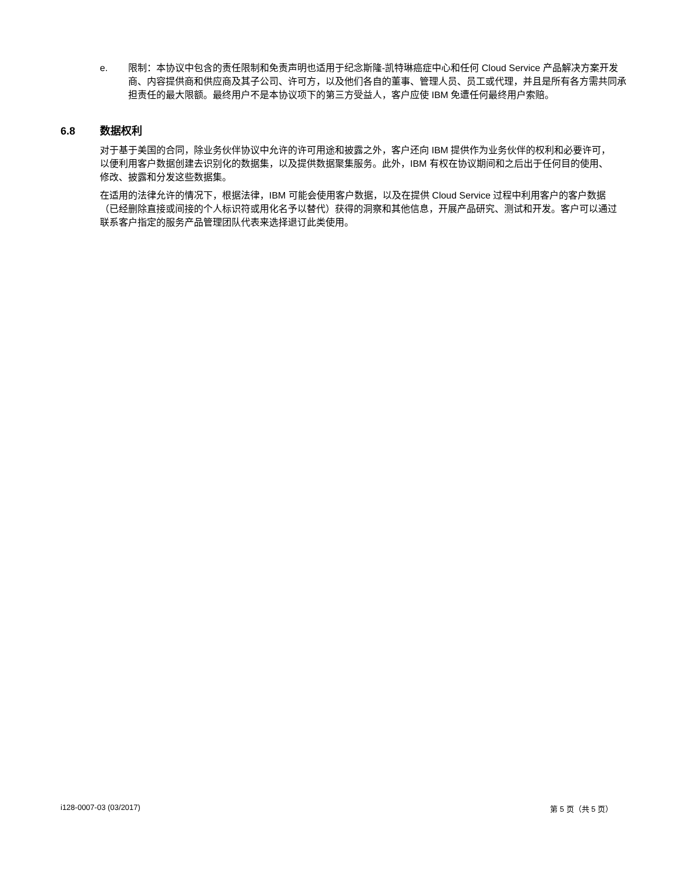e. 限制：本协议中包含的责任限制和免责声明也适用于纪念斯隆-凯特琳癌症中心和任何 Cloud Service 产品解决方案开发商、内容提供商和供应商及其子公司、许可方，以及他们各自的董事、管理人员、员工或代理，并且是所有各方需共同承担责任的最大限额。最终用户不是本协议项下的第三方受益人，客户应使 IBM 免遭任何最终用户索赔。
6.8 数据权利
对于基于美国的合同，除业务伙伴协议中允许的许可用途和披露之外，客户还向 IBM 提供作为业务伙伴的权利和必要许可，以便利用客户数据创建去识别化的数据集，以及提供数据聚集服务。此外，IBM 有权在协议期间和之后出于任何目的使用、修改、披露和分发这些数据集。
在适用的法律允许的情况下，根据法律，IBM 可能会使用客户数据，以及在提供 Cloud Service 过程中利用客户的客户数据（已经删除直接或间接的个人标识符或用化名予以替代）获得的洞察和其他信息，开展产品研究、测试和开发。客户可以通过联系客户指定的服务产品管理团队代表来选择退订此类使用。
i128-0007-03 (03/2017) 第 5 页（共 5 页）